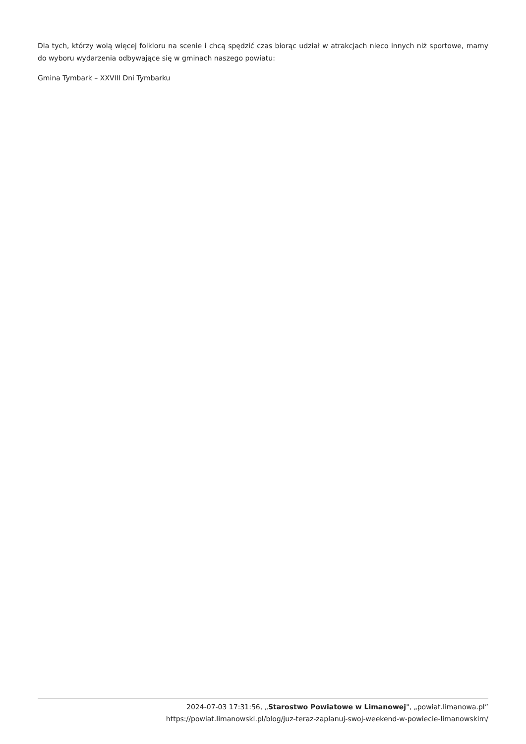Dla tych, którzy wolą więcej folkloru na scenie i chcą spędzić czas biorąc udział w atrakcjach nieco innych niż sportowe, mamy do wyboru wydarzenia odbywające się w gminach naszego powiatu:
Gmina Tymbark – XXVIII Dni Tymbarku
2024-07-03 17:31:56, „Starostwo Powiatowe w Limanowej", „powiat.limanowa.pl”
https://powiat.limanowski.pl/blog/juz-teraz-zaplanuj-swoj-weekend-w-powiecie-limanowskim/